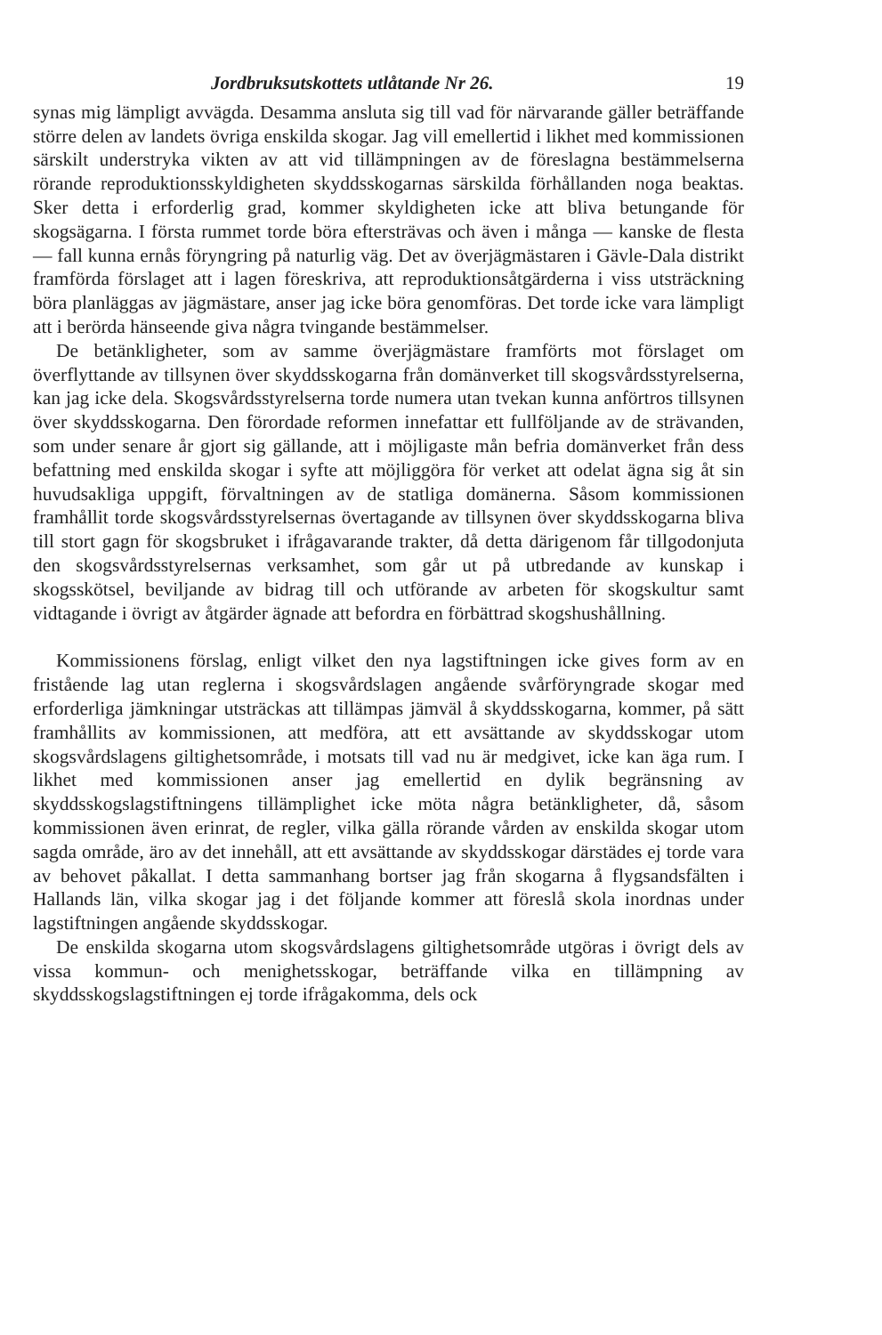Jordbruksutskottets utlåtande Nr 26. 19
synas mig lämpligt avvägda. Desamma ansluta sig till vad för närvarande gäller beträffande större delen av landets övriga enskilda skogar. Jag vill emellertid i likhet med kommissionen särskilt understryka vikten av att vid tillämpningen av de föreslagna bestämmelserna rörande reproduktionsskyldigheten skyddsskogarnas särskilda förhållanden noga beaktas. Sker detta i erforderlig grad, kommer skyldigheten icke att bliva betungande för skogsägarna. I första rummet torde böra eftersträvas och även i många — kanske de flesta — fall kunna ernås föryngring på naturlig väg. Det av överjägmästaren i Gävle-Dala distrikt framförda förslaget att i lagen föreskriva, att reproduktionsåtgärderna i viss utsträckning böra planläggas av jägmästare, anser jag icke böra genomföras. Det torde icke vara lämpligt att i berörda hänseende giva några tvingande bestämmelser.
De betänkligheter, som av samme överjägmästare framförts mot förslaget om överflyttande av tillsynen över skyddsskogarna från domänverket till skogsvårdsstyrelserna, kan jag icke dela. Skogsvårdsstyrelserna torde numera utan tvekan kunna anförtros tillsynen över skyddsskogarna. Den förordade reformen innefattar ett fullföljande av de strävanden, som under senare år gjort sig gällande, att i möjligaste mån befria domänverket från dess befattning med enskilda skogar i syfte att möjliggöra för verket att odelat ägna sig åt sin huvudsakliga uppgift, förvaltningen av de statliga domänerna. Såsom kommissionen framhållit torde skogsvårdsstyrelsernas övertagande av tillsynen över skyddsskogarna bliva till stort gagn för skogsbruket i ifrågavarande trakter, då detta därigenom får tillgodonjuta den skogsvårdsstyrelsernas verksamhet, som går ut på utbredande av kunskap i skogsskötsel, beviljande av bidrag till och utförande av arbeten för skogskultur samt vidtagande i övrigt av åtgärder ägnade att befordra en förbättrad skogshushållning.
Kommissionens förslag, enligt vilket den nya lagstiftningen icke gives form av en fristående lag utan reglerna i skogsvårdslagen angående svårföryngrade skogar med erforderliga jämkningar utsträckas att tillämpas jämväl å skyddsskogarna, kommer, på sätt framhållits av kommissionen, att medföra, att ett avsättande av skyddsskogar utom skogsvårdslagens giltighetsområde, i motsats till vad nu är medgivet, icke kan äga rum. I likhet med kommissionen anser jag emellertid en dylik begränsning av skyddsskogslagstiftningens tillämplighet icke möta några betänkligheter, då, såsom kommissionen även erinrat, de regler, vilka gälla rörande vården av enskilda skogar utom sagda område, äro av det innehåll, att ett avsättande av skyddsskogar därstädes ej torde vara av behovet påkallat. I detta sammanhang bortser jag från skogarna å flygsandsfälten i Hallands län, vilka skogar jag i det följande kommer att föreslå skola inordnas under lagstiftningen angående skyddsskogar.
De enskilda skogarna utom skogsvårdslagens giltighetsområde utgöras i övrigt dels av vissa kommun- och menighetsskogar, beträffande vilka en tillämpning av skyddsskogslagstiftningen ej torde ifrågakomma, dels ock